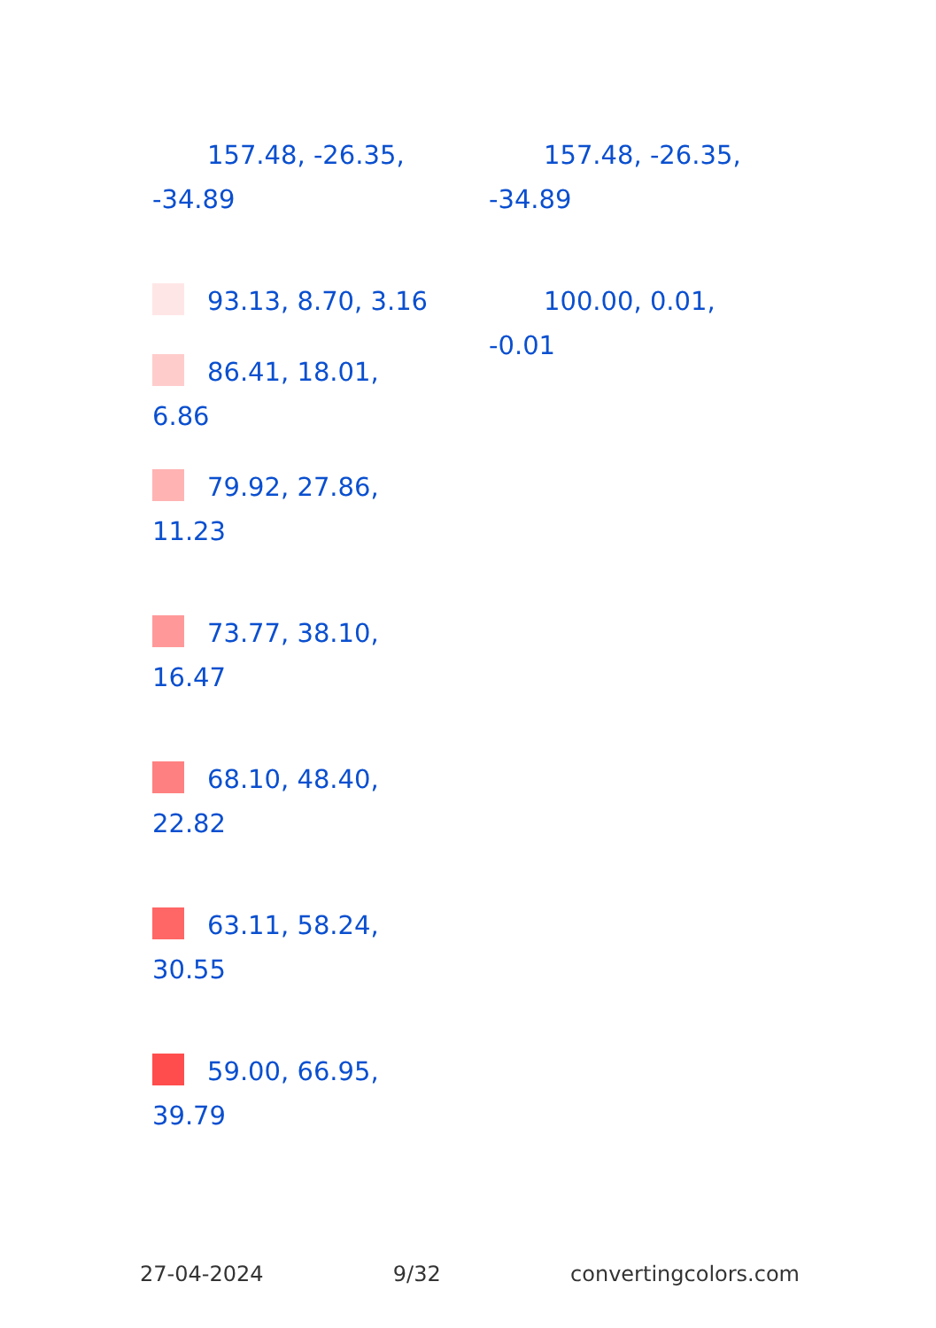157.48, -26.35, -34.89
93.13, 8.70, 3.16
86.41, 18.01, 6.86
79.92, 27.86, 11.23
73.77, 38.10, 16.47
68.10, 48.40, 22.82
63.11, 58.24, 30.55
59.00, 66.95, 39.79
157.48, -26.35, -34.89
100.00, 0.01, -0.01
27-04-2024 9/32 convertingcolors.com